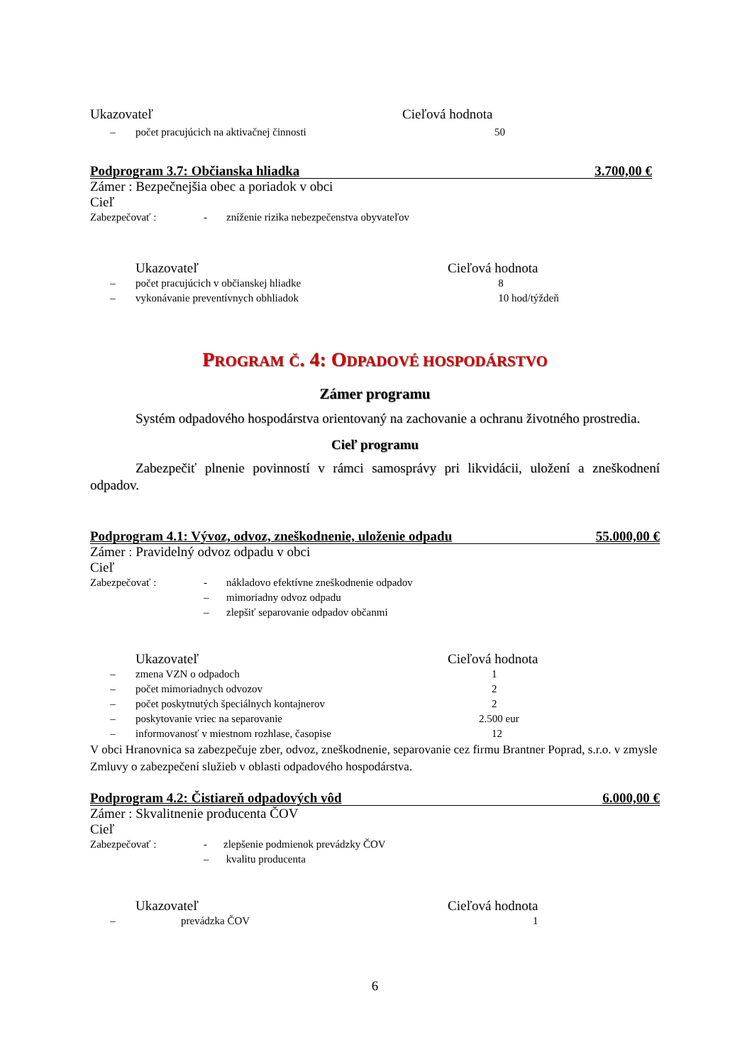| Ukazovateľ | Cieľová hodnota |
| – | počet pracujúcich na aktivačnej činnosti | 50 |
Podprogram 3.7: Občianska hliadka 3.700,00 €
Zámer : Bezpečnejšia obec a poriadok v obci
Cieľ
| Zabezpečovať : | - | zníženie rizika nebezpečenstva obyvateľov |
| | Ukazovateľ | Cieľová hodnota |
| – | počet pracujúcich v občianskej hliadke | 8 |
| – | vykonávanie preventívnych obhliadok | 10 hod/týždeň |
PROGRAM Č. 4: ODPADOVÉ HOSPODÁRSTVO
Zámer programu
Systém odpadového hospodárstva orientovaný na zachovanie a ochranu životného prostredia.
Cieľ programu
Zabezpečiť plnenie povinností v rámci samosprávy pri likvidácii, uložení a zneškodnení odpadov.
Podprogram 4.1: Vývoz, odvoz, zneškodnenie, uloženie odpadu 55.000,00 €
Zámer : Pravidelný odvoz odpadu v obci
Cieľ
| Zabezpečovať : | - | nákladovo efektívne zneškodnenie odpadov |
| | – | mimoriadny odvoz odpadu |
| | – | zlepšiť separovanie odpadov občanmi |
| | Ukazovateľ | Cieľová hodnota |
| – | zmena VZN o odpadoch | 1 |
| – | počet mimoriadnych odvozov | 2 |
| – | počet poskytnutých špeciálnych kontajnerov | 2 |
| – | poskytovanie vriec na separovanie | 2.500 eur |
| – | informovanosť v miestnom rozhlase, časopise | 12 |
V obci Hranovnica sa zabezpečuje zber, odvoz, zneškodnenie, separovanie cez firmu Brantner Poprad, s.r.o. v zmysle Zmluvy o zabezpečení služieb v oblasti odpadového hospodárstva.
Podprogram 4.2: Čistiareň odpadových vôd 6.000,00 €
Zámer : Skvalitnenie producenta ČOV
Cieľ
| Zabezpečovať : | - | zlepšenie podmienok prevádzky ČOV |
| | – | kvalitu producenta |
| | Ukazovateľ | Cieľová hodnota |
| – | prevádzka ČOV | 1 |
6